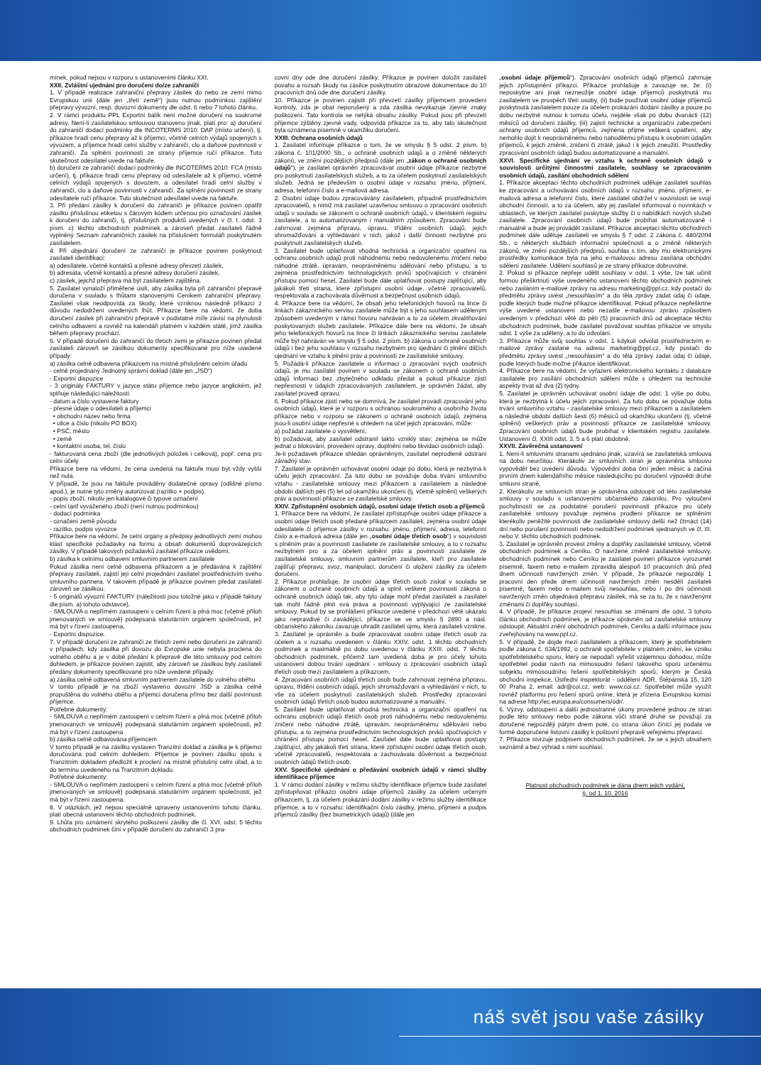mínek, pokud nejsou v rozporu s ustanoveními článku XXI.
XXII. Zvláštní ujednání pro doručení do/ze zahraničí
1. V případě realizace zahraniční přepravy zásilek do nebo ze zemí mimo Evropskou unii (dále jen „třetí země“) jsou nutnou podmínkou zajištění přepravy vývozní, resp. dovozní dokumenty dle odst. 6 nebo 7 tohoto článku.
2. V rámci produktu PPL Exportní balík není možné doručení na soukromé adresy. Není-li zasílatelskou smlouvou stanoveno jinak, platí pro: a) doručení do zahraničí dodací podmínky dle INCOTERMS 2010: DAP (místo určení), tj. příkazce hradí cenu přepravy až k příjemci, včetně celních výdajů spojených s vývozem, a příjemce hradí celní služby v zahraničí, clo a daňové povinnosti v zahraničí. Za splnění povinností ze strany příjemce ručí příkazce. Tuto skutečnost odesílatel uvede na faktuře.
b) doručení ze zahraničí dodací podmínky dle INCOTERMS 2010: FCA (místo určení), tj. příkazce hradí cenu přepravy od odesílatele až k příjemci, včetně celních výdajů spojených s dovozem, a odesílatel hradí celní služby v zahraničí, clo a daňové povinnosti v zahraničí. Za splnění povinností ze strany odesílatele ručí příkazce. Tuto skutečnost odesílatel uvede na faktuře.
3. Při předání zásilky k doručení do zahraničí je příkazce povinen opatřit zásilku příslušnou etiketou s čárovým kódem určenou pro označování zásilek k doručení do zahraničí, tj. příslušných produktů uvedených v čl. I. odst. 3 písm. c) těchto obchodních podmínek a zároveň předat zasílateli řádně vyplněný Seznam zahraničních zásilek na příslušném formuláři poskytnutém zasílatelem.
4. Při objednání doručení ze zahraničí je příkazce povinen poskytnout zasílateli identifikaci:
a) odesílatele, včetně kontaktů a přesné adresy převzetí zásilek,
b) adresáta, včetně kontaktů a přesné adresy doručení zásilek,
c) zásilek, jejichž přeprava má být zasílatelem zajištěna.
5. Zasílatel vynaloží přiměřené úsilí, aby zásilka byla při zahraniční přepravě doručena v souladu s lhůtami stanovenými Ceníkem zahraniční přepravy. Zasílatel však neodpovídá za škody, které vzniknou následně příkazci z důvodu nedodržení uvedených lhůt. Příkazce bere na vědomí, že doba doručení zásilek při zahraniční přepravě v podstatné míře závisí na plynulosti celního odbavení a rovněž na kalendáři platném v každém státě, jímž zásilka během přepravy prochází.
6. V případě doručení do zahraničí do třetích zemí je příkazce povinen předat zasílateli zároveň se zásilkou dokumenty specifikované pro níže uvedené případy:
a) zásilka celně odbavena příkazcem na místně příslušném celním úřadu
- celně projednaný Jednotný správní doklad (dále jen „JSD“)
- Exportní dispozice
- 3 originály FAKTURY v jazyce státu příjemce nebo jazyce anglickém, jež splňuje následující náležitosti:
- datum a číslo vystavené faktury
- přesné údaje o odesílateli a příjemci
• obchodní název nebo firma
• ulice a číslo (nikoliv PO BOX)
• PSČ, město
• země
• kontaktní osoba, tel. číslo
- fakturovaná cena zboží (dle jednotlivých položek i celková), popř. cena pro celní účely
Příkazce bere na vědomí, že cena uvedená na faktuře musí být vždy vyšší než nula.
V případě, že jsou na faktuře prováděny dodatečné opravy (odlišné písmo apod.), je nutné tyto změny autorizovat (razítko + podpis).
- popis zboží, nikoliv jen katalogové či typové označení
- celní tarif vyváženého zboží (není nutnou podmínkou)
- dodací podmínka
- označení země původu
- razítko, podpis vývozce
Příkazce bere na vědomí, že celní orgány a předpisy jednotlivých zemí mohou klást specifické požadavky na formu a obsah dokumentů doprovázejících zásilky. V případě takových požadavků zasílatel příkazce uvědomí.
b) zásilka k celnímu odbavení smluvním partnerem zasílatele
Pokud zásilka není celně odbavena příkazcem a je předávána k zajištění přepravy zasílateli, zajistí její celní projednání zasílatel prostřednictvím svého smluvního partnera. V takovém případě je příkazce povinen předat zasílateli zároveň se zásilkou:
- 5 originálů vývozní FAKTURY (náležitosti jsou totožné jako v případě faktury dle písm. a) tohoto odstavce),
- SMLOUVA o nepřímém zastoupení v celním řízení a plná moc (včetně příloh jmenovaných ve smlouvě) podepsaná statutárním orgánem společnosti, jež má být v řízení zastoupena,
- Exportní dispozice.
7. V případě doručení ze zahraničí ze třetích zemí nebo doručení ze zahraničí v případech, kdy zásilka při dovozu do Evropské unie nebyla proclena do volného oběhu a je v době předání k přepravě dle této smlouvy pod celním dohledem, je příkazce povinen zajistit, aby zároveň se zásilkou byly zasílateli předány dokumenty specifikované pro níže uvedené případy:
a) zásilka celně odbavená smluvním partnerem zasílatele do volného oběhu
V tomto případě je na zboží vystaveno dovozní JSD a zásilka celně propuštěna do volného oběhu a příjemci doručena přímo bez další povinnosti příjemce.
Potřebné dokumenty:
- SMLOUVA o nepřímém zastoupení v celním řízení a plná moc (včetně příloh jmenovaných ve smlouvě) podepsaná statutárním orgánem společnosti, jež má být v řízení zastoupena
b) zásilka celně odbavována příjemcem
V tomto případě je na zásilku vystaven Tranzitní doklad a zásilka je k příjemci doručována pod celním dohledem. Příjemce je povinen zásilku spolu s Tranzitním dokladem předložit k proclení na místně příslušný celní úřad, a to do termínu uvedeného na Tranzitním dokladu.
Potřebné dokumenty:
- SMLOUVA o nepřímém zastoupení v celním řízení a plná moc (včetně příloh jmenovaných ve smlouvě) podepsaná statutárním orgánem společnosti, jež má být v řízení zastoupena.
8. V otázkách, jež nejsou speciálně upraveny ustanoveními tohoto článku, platí obecná ustanovení těchto obchodních podmínek.
9. Lhůta pro oznámení skrytého poškození zásilky dle čl. XVI. odst. 5 těchto obchodních podmínek činí v případě doručení do zahraničí 3 pra-
covní dny ode dne doručení zásilky. Příkazce je povinen doložit zasílateli povahu a rozsah škody na zásilce poskytnutím obrazové dokumentace do 10 pracovních dnů ode dne doručení zásilky.
10. Příkazce je povinen zajistit při převzetí zásilky příjemcem provedení kontroly, zda je obal neporušený a zda zásilka nevykazuje zjevné znaky poškození. Tato kontrola se netýká obsahu zásilky. Pokud jsou při převzetí příjemce zjištěny zjevné vady, odpovídá příkazce za to, aby tato skutečnost byla oznámena písemně v okamžiku doručení.
XXIII. Ochrana osobních údajů
1. Zasílatel informuje příkazce o tom, že ve smyslu § 5 odst. 2 písm. b) zákona č. 101/2000 Sb., o ochraně osobních údajů a o změně některých zákonů, ve znění pozdějších předpisů (dále jen „zákon o ochraně osobních údajů“), je zasílatel oprávněn zpracovávat osobní údaje příkazce nezbytné pro poskytnutí zasílatelských služeb, a to za účelem poskytnutí zasílatelských služeb. Jedná se především o osobní údaje v rozsahu: jméno, příjmení, adresa, telefonní číslo a e-mailová adresa.
2. Osobní údaje budou zpracovávány zasílatelem, případně prostřednictvím zpracovatelů, s nimiž má zasílatel uzavřenou smlouvu o zpracování osobních údajů v souladu se zákonem o ochraně osobních údajů, v klientském registru zasílatele, a to automatizovaným i manuálním způsobem. Zpracování bude zahrnovat zejména přípravu, úpravu, třídění osobních údajů, jejich shromažďování a vyhledávání v nich, jakož i další činnosti nezbytné pro poskytnutí zasílatelských služeb.
3. Zasílatel bude uplatňovat vhodná technická a organizační opatření na ochranu osobních údajů proti náhodnému nebo nedovolenému zničení nebo náhodné ztrátě, úpravám, neoprávněnému sdělování nebo přístupu, a to zejména prostřednictvím technologických prvků spočívajících v chránění přístupu pomocí hesel. Zasílatel bude dále uplatňovat postupy zajišťující, aby jakákoli třetí strana, které zpřístupní osobní údaje, včetně zpracovatelů, respektovala a zachovávala důvěrnost a bezpečnost osobních údajů.
4. Příkazce bere na vědomí, že obsah jeho telefonických hovorů na lince či linkách zákaznického servisu zasílatele může být s jeho souhlasem uděleným způsobem uvedeným v rámci hovoru nahráván a to za účelem zkvalitňování poskytovaných služeb zasílatele. Příkazce dále bere na vědomí, že obsah jeho telefonických hovorů na lince či linkách zákaznického servisu zasílatele může být nahráván ve smyslu § 5 odst. 2 písm. b) zákona o ochraně osobních údajů i bez jeho souhlasu v rozsahu nezbytném pro sjednání či plnění dílčích ujednání ve vztahu k plnění práv a povinností ze zasílatelské smlouvy.
5. Požádá-li příkazce zasílatele o informaci o zpracování svých osobních údajů, je mu zasílatel povinen v souladu se zákonem o ochraně osobních údajů informaci bez zbytečného odkladu předat a pokud příkazce zjistí nepřesnosti v údajích zpracovávaných zasílatelem, je oprávněn žádat, aby zasílatel provedl opravu.
6. Pokud příkazce zjistí nebo se domnívá, že zasílatel provádí zpracování jeho osobních údajů, které je v rozporu s ochranou soukromého a osobního života příkazce nebo v rozporu se zákonem o ochraně osobních údajů, zejména jsou-li osobní údaje nepřesné s ohledem na účel jejich zpracování, může:
a) požádat zasílatele o vysvětlení,
b) požadovat, aby zasílatel odstranil takto vzniklý stav; zejména se může jednat o blokování, provedení opravy, doplnění nebo likvidaci osobních údajů.
Je-li požadavek příkazce shledán oprávněným, zasílatel neprodleně odstraní závadný stav.
7. Zasílatel je oprávněn uchovávat osobní údaje po dobu, která je nezbytná k účelu jejich zpracování. Za tuto dobu se považuje doba trvání smluvního vztahu - zasílatelské smlouvy mezi příkazcem a zasílatelem a následné období dalších pěti (5) let od okamžiku ukončení (tj. včetně splnění) veškerých práv a povinností příkazce ze zasílatelské smlouvy.
XXIV. Zpřístupnění osobních údajů, osobní údaje třetích osob a příjemců
1. Příkazce bere na vědomí, že zasílatel zpřístupňuje osobní údaje příkazce a osobní údaje třetích osob předané příkazcem zasílateli, zejména osobní údaje odesílatele či příjemce zásilky v rozsahu: jméno, příjmení, adresa, telefonní číslo a e-mailová adresa (dále jen „osobní údaje třetích osob“) v souvislosti s plněním práv a povinností zasílatele ze zasílatelské smlouvy, a to v rozsahu nezbytném pro a za účelem splnění práv a povinností zasílatele ze zasílatelské smlouvy, smluvním partnerům zasílatele, kteří pro zasílatele zajišťují přepravu, svoz, manipulaci, doručení či uložení zásilky za účelem doručení.
2. Příkazce prohlašuje, že osobní údaje třetích osob získal v souladu se zákonem o ochraně osobních údajů a splnil veškeré povinnosti zákona o ochraně osobních údajů tak, aby tyto údaje mohl předat zasílateli a zasílatel tak mohl řádně plnit svá práva a povinnosti vyplývající ze zasílatelské smlouvy. Pokud by se prohlášení příkazce uvedené v předchozí větě ukázalo jako nepravdivé či zavádějící, příkazce se ve smyslu § 2890 a násl. občanského zákoníku zavazuje uhradit zasílateli újmu, která zasílateli vznikne.
3. Zasílatel je oprávněn a bude zpracovávat osobní údaje třetích osob za účelem a v rozsahu uvedeném v článku XXIV. odst. 1 těchto obchodních podmínek a maximálně po dobu uvedenou v článku XXIII. odst. 7 těchto obchodních podmínek, přičemž tam uvedená doba je pro účely tohoto ustanovení dobou trvání ujednání - smlouvy o zpracování osobních údajů třetích osob mezi zasílatelem a příkazcem.
4. Zpracování osobních údajů třetích osob bude zahrnovat zejména přípravu, úpravu, třídění osobních údajů, jejich shromažďování a vyhledávání v nich, to vše za účelem poskytnutí zasílatelských služeb. Prostředky zpracování osobních údajů třetích osob budou automatizované a manuální.
5. Zasílatel bude uplatňovat vhodná technická a organizační opatření na ochranu osobních údajů třetích osob proti náhodnému nebo nedovolenému zničení nebo náhodné ztrátě, úpravám, neoprávněnému sdělování nebo přístupu, a to zejména prostřednictvím technologických prvků spočívajících v chránění přístupu pomocí hesel. Zasílatel dále bude uplatňovat postupy zajišťující, aby jakákoli třetí strana, které zpřístupní osobní údaje třetích osob, včetně zpracovatelů, respektovala a zachovávala důvěrnost a bezpečnost osobních údajů třetích osob.
XXV. Specifické ujednání o předávání osobních údajů v rámci služby identifikace příjemce
1. V rámci dodání zásilky v režimu služby identifikace příjemce bude zasílatel zpřístupňovat příkazci osobní údaje příjemců zásilky za účelem určeným příkazcem, tj. za účelem prokázání dodání zásilky v režimu služby identifikace příjemce, a to v rozsahu: identifikační číslo zásilky, jméno, příjmení a podpis příjemců zásilky (bez biometrických údajů) (dále jen
„osobní údaje příjemců“). Zpracování osobních údajů příjemců zahrnuje jejich zpřístupnění příkazci. Příkazce prohlašuje a zavazuje se, že: (i) neposkytne ani jinak nezneužije osobní údaje příjemců poskytnutá mu zasílatelem ve prospěch třetí osoby, (ii) bude používat osobní údaje příjemců poskytnutá zasílatelem pouze za účelem prokázání dodání zásilky a pouze po dobu nezbytně nutnou k tomuto účelu, nejdéle však po dobu dvanácti (12) měsíců od doručení zásilky, (iii) zajistí technické a organizační zabezpečení ochrany osobních údajů příjemců, zejména přijme veškerá opatření, aby nemohlo dojít k neoprávněnému nebo nahodilému přístupu k osobním údajům příjemců, k jejich změně, zničení či ztrátě, jakož i k jejich zneužití. Prostředky zpracování osobních údajů budou automatizované a manuální.
XXVI. Specifické ujednání ve vztahu k ochraně osobních údajů v souvislosti určitými činnostmi zasílatele, souhlasy se zpracováním osobních údajů, zasílání obchodních sdělení
1. Příkazce akceptací těchto obchodních podmínek uděluje zasílateli souhlas ke zpracování a uchovávání osobních údajů v rozsahu: jméno, příjmení, e-mailová adresa a telefonní číslo, které zasílatel obdržel v souvislosti se svojí obchodní činností, a to za účelem, aby jej zasílatel informoval o novinkách v oblastech, ve kterých zasílatel poskytuje služby či o nabídkách nových služeb zasílatele. Zpracování osobních údajů bude probíhat automatizovaně i manuálně a bude jej provádět zasílatel. Příkazce akceptací těchto obchodních podmínek dále uděluje zasílateli ve smyslu § 7 odst. 2 zákona č. 480/2004 Sb., o některých službách informační společnosti a o změně některých zákonů, ve znění pozdějších předpisů, souhlas s tím, aby mu elektronickými prostředky komunikace byla na jeho e-mailovou adresu zasílána obchodní sdělení zasílatele. Udělení souhlasů je ze strany příkazce dobrovolné.
2. Pokud si příkazce nepřeje udělit souhlasy v odst. 1 výše, lze tak učinit formou přeškrtnutí výše uvedeného ustanovení těchto obchodních podmínek nebo zasláním e-mailové zprávy na adresu marketing@ppl.cz, kdy postačí do předmětu zprávy uvést „nesouhlasím“ a do těla zprávy zadat údaj či údaje, podle kterých bude možné příkazce identifikovat. Pokud příkazce nepřeškrtne výše uvedené ustanovení nebo nezašle e-mailovou zprávu způsobem uvedeným v předchozí větě do pěti (5) pracovních dnů od akceptace těchto obchodních podmínek, bude zasílatel považovat souhlas příkazce ve smyslu odst. 1 výše za udělený, a to do odvolání.
3. Příkazce může svůj souhlas v odst. 1 kdykoli odvolat prostřednictvím e-mailové zprávy zaslané na adresu marketing@ppl.cz, kdy postačí do předmětu zprávy uvést „nesouhlasím“ a do těla zprávy zadat údaj či údaje, podle kterých bude možné příkazce identifikovat.
4. Příkazce bere na vědomí, že vyřazení elektronického kontaktu z databáze zasílatele pro zasílání obchodních sdělení může s ohledem na technické aspekty trvat až dva (2) týdny.
5. Zasílatel je oprávněn uchovávat osobní údaje dle odst. 1 výše po dobu, která je nezbytná k účelu jejich zpracování. Za tuto dobu se považuje doba trvání smluvního vztahu - zasílatelské smlouvy mezi příkazcem a zasílatelem a následné období dalších šesti (6) měsíců od okamžiku ukončení (tj. včetně splnění) veškerých práv a povinností příkazce ze zasílatelské smlouvy. Zpracování osobních údajů bude probíhat v klientském registru zasílatele. Ustanovení čl. XXIII odst. 3, 5 a 6 platí obdobně.
XXVII. Závěrečná ustanovení
1. Není-li smluvními stranami ujednáno jinak, uzavírá se zasílatelská smlouva na dobu neurčitou. Kterákoliv ze smluvních stran je oprávněna smlouvu vypovědět bez uvedení důvodu. Výpovědní doba činí jeden měsíc a začíná prvním dnem kalendářního měsíce následujícího po doručení výpovědi druhé smluvní straně.
2. Kterákoliv ze smluvních stran je oprávněna odstoupit od této zasílatelské smlouvy v souladu s ustanoveními občanského zákoníku. Pro vyloučení pochybností se za podstatné porušení povinností příkazce pro účely zasílatelské smlouvy považuje zejména prodlení příkazce se splněním kterékoliv peněžité povinnosti dle zasílatelské smlouvy delší než čtrnáct (14) dní nebo porušení povinností nebo nedodržení podmínek sjednaných ve čl. III. nebo V. těchto obchodních podmínek.
3. Zasílatel je oprávněn provést změny a doplňky zasílatelské smlouvy, včetně obchodních podmínek a Ceníku. O navržené změně zasílatelské smlouvy, obchodních podmínek nebo Ceníku je zasílatel povinen příkazce vyrozumět písemně, faxem nebo e-mailem zpravidla alespoň 10 pracovních dnů před dnem účinnosti navržených změn. V případě, že příkazce nejpozději 1 pracovní den přede dnem účinnosti navržených změn nesdělí zasílateli písemně, faxem nebo e-mailem svůj nesouhlas, nebo i po dni účinnosti navržených změn objednává přepravu zásilek, má se za to, že s navrženými změnami či doplňky souhlasí.
4. V případě, že příkazce projeví nesouhlas se změnami dle odst. 3 tohoto článku obchodních podmínek, je příkazce oprávněn od zasílatelské smlouvy odstoupit. Aktuální znění obchodních podmínek, Ceníku a další informace jsou zveřejňovány na www.ppl.cz.
5. V případě, že dojde mezi zasílatelem a příkazcem, který je spotřebitelem podle zákona č. 634/1992, o ochraně spotřebitele v platném znění, ke vzniku spotřebitelského sporu, který se nepodaří vyřešit vzájemnou dohodou, může spotřebitel podat návrh na mimosoudní řešení takového sporu určenému subjektu mimosoudního řešení spotřebitelských sporů, kterým je Česká obchodní inspekce, Ústřední inspektorát - oddělení ADR, Štěpánská 15, 120 00 Praha 2, email: adr@coi.cz, web: www.coi.cz. Spotřebitel může využít rovněž platformu pro řešení sporů online, která je zřízena Evropskou komisí na adrese http://ec.europa.eu/consumers/odr/.
6. Výzvy, odstoupení a další jednostranné úkony provedené jednou ze stran podle této smlouvy nebo podle zákona vůči straně druhé se považují za doručené nejpozději pátým dnem poté, co strana úkon činící jej podala ve formě doporučené listovní zásilky k poštovní přepravě veřejnému přepravci.
7. Příkazce stvrzuje podpisem obchodních podmínek, že se s jejich obsahem seznámil a bez výhrad s nimi souhlasí.
Platnost obchodních podmínek je dána dnem jejich vydání,
tj. od 1. 10. 2016
náš svět jsou vaše zásilky